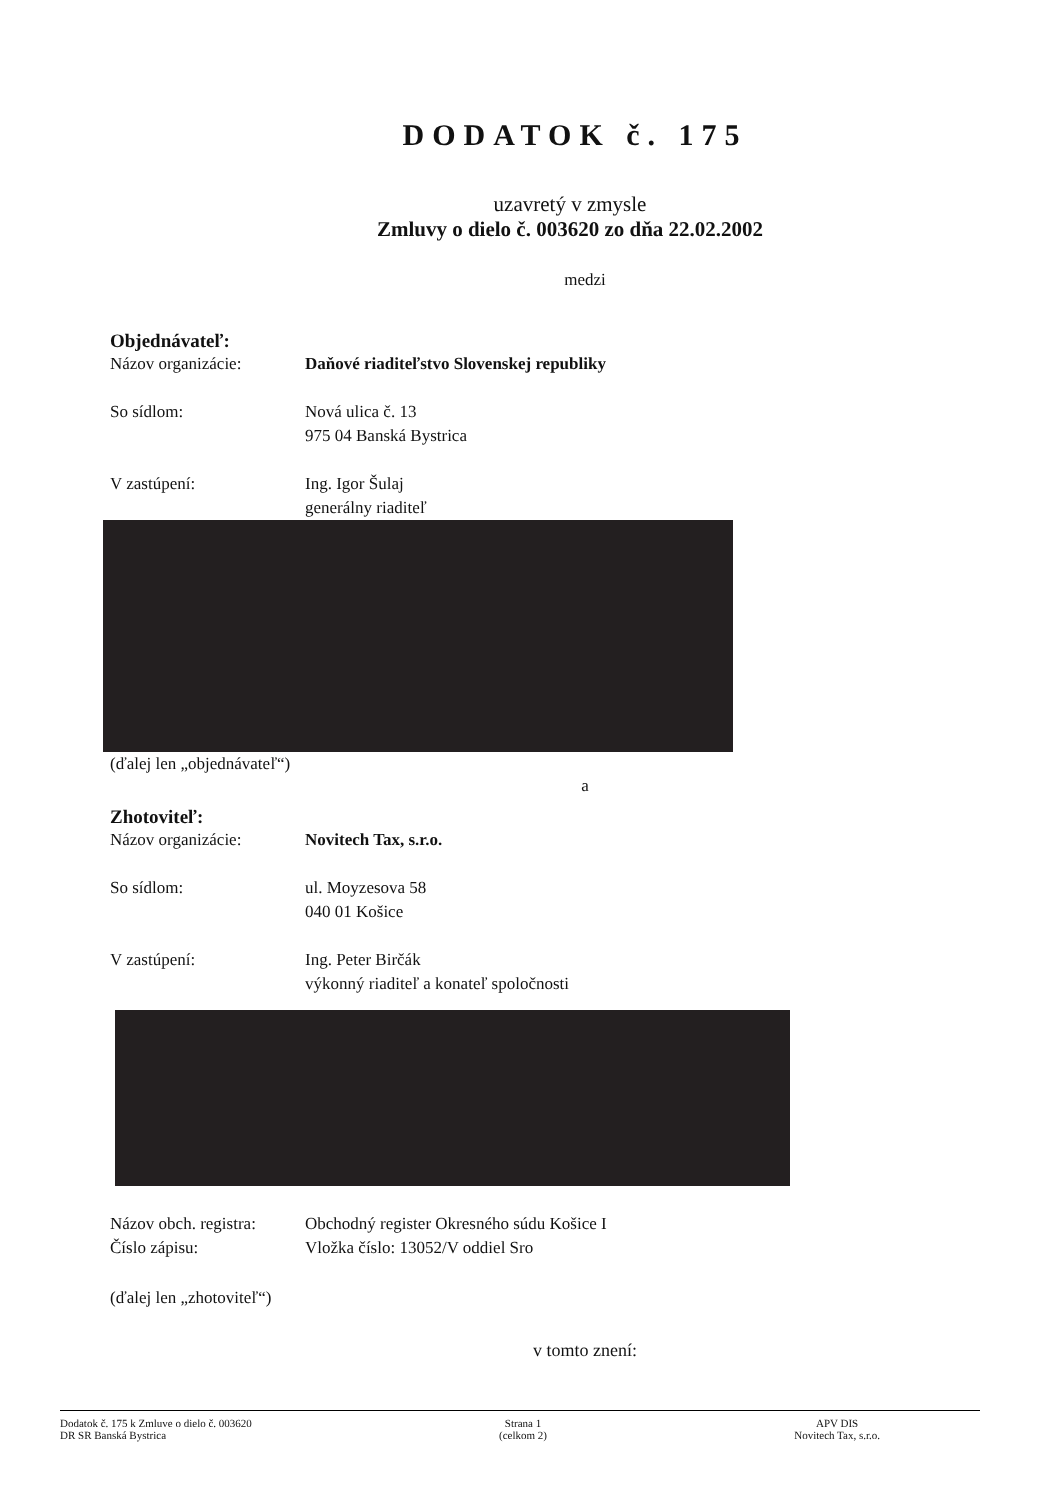DODATOK č. 175
uzavretý v zmysle
Zmluvy o dielo č. 003620 zo dňa 22.02.2002
medzi
Objednávateľ:
Názov organizácie: Daňové riaditeľstvo Slovenskej republiky
So sídlom: Nová ulica č. 13
975 04 Banská Bystrica
V zastúpení: Ing. Igor Šulaj
generálny riaditeľ
(ďalej len „objednávateľ“)
a
Zhotoviteľ:
Názov organizácie: Novitech Tax, s.r.o.
So sídlom: ul. Moyzesova 58
040 01 Košice
V zastúpení: Ing. Peter Birčák
výkonný riaditeľ a konateľ spoločnosti
Názov obch. registra:
Číslo zápisu:
Obchodný register Okresného súdu Košice I
Vložka číslo: 13052/V oddiel Sro
(ďalej len „zhotoviteľ“)
v tomto znení:
Dodatok č. 175 k Zmluve o dielo č. 003620
DR SR Banská Bystrica
Strana 1
(celkom 2)
APV DIS
Novitech Tax, s.r.o.